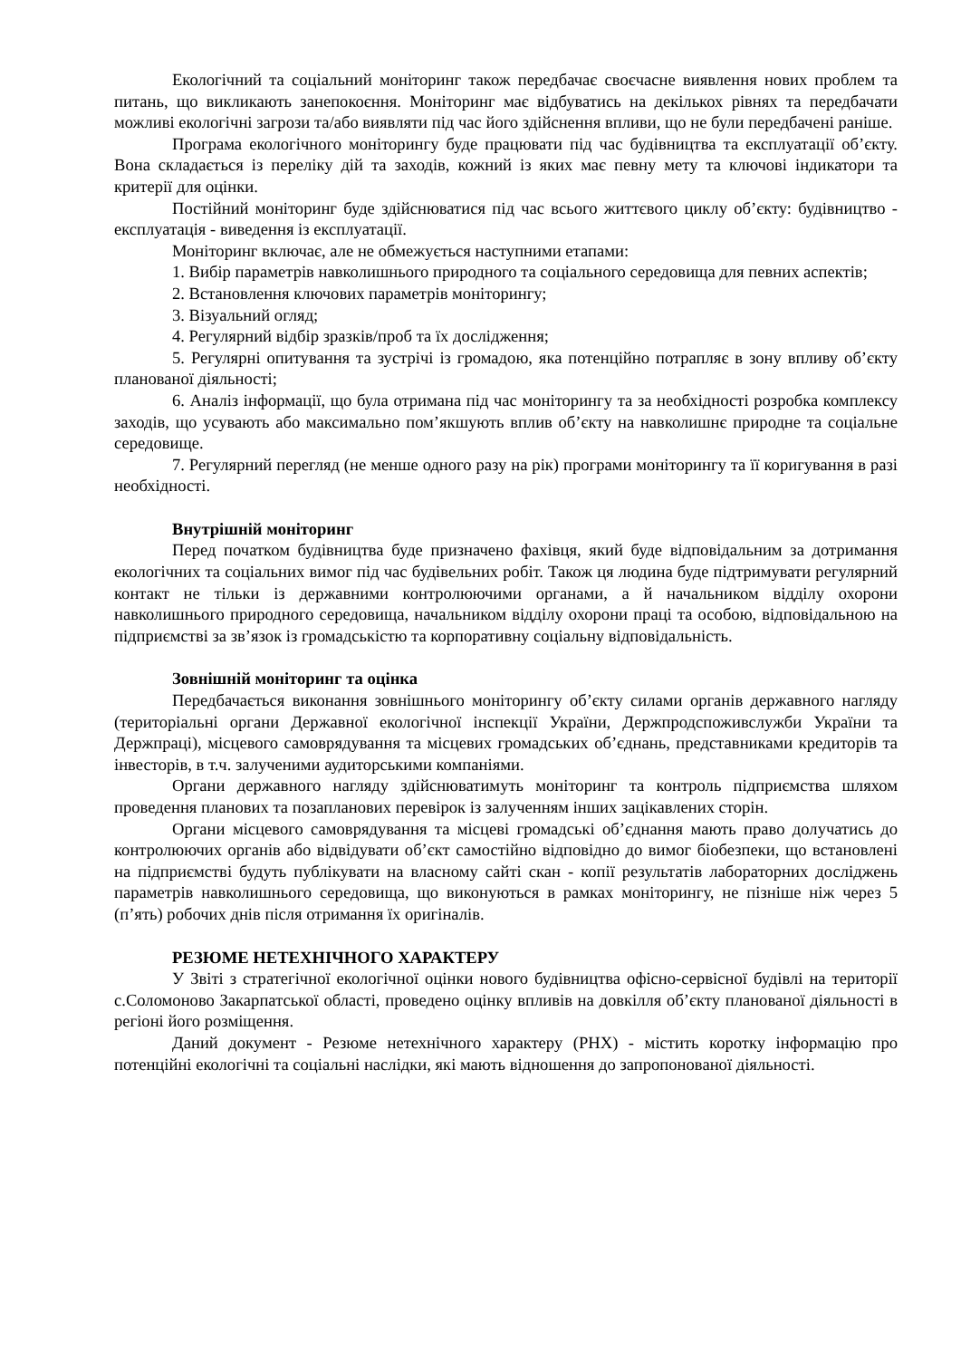Екологічний та соціальний моніторинг також передбачає своєчасне виявлення нових проблем та питань, що викликають занепокоєння. Моніторинг має відбуватись на декількох рівнях та передбачати можливі екологічні загрози та/або виявляти під час його здійснення впливи, що не були передбачені раніше.
Програма екологічного моніторингу буде працювати під час будівництва та експлуатації об’єкту. Вона складається із переліку дій та заходів, кожний із яких має певну мету та ключові індикатори та критерії для оцінки.
Постійний моніторинг буде здійснюватися під час всього життєвого циклу об’єкту: будівництво - експлуатація - виведення із експлуатації.
Моніторинг включає, але не обмежується наступними етапами:
1. Вибір параметрів навколишнього природного та соціального середовища для певних аспектів;
2. Встановлення ключових параметрів моніторингу;
3. Візуальний огляд;
4. Регулярний відбір зразків/проб та їх дослідження;
5. Регулярні опитування та зустрічі із громадою, яка потенційно потрапляє в зону впливу об’єкту планованої діяльності;
6. Аналіз інформації, що була отримана під час моніторингу та за необхідності розробка комплексу заходів, що усувають або максимально пом’якшують вплив об’єкту на навколишнє природне та соціальне середовище.
7. Регулярний перегляд (не менше одного разу на рік) програми моніторингу та її коригування в разі необхідності.
Внутрішній моніторинг
Перед початком будівництва буде призначено фахівця, який буде відповідальним за дотримання екологічних та соціальних вимог під час будівельних робіт. Також ця людина буде підтримувати регулярний контакт не тільки із державними контролюючими органами, а й начальником відділу охорони навколишнього природного середовища, начальником відділу охорони праці та особою, відповідальною на підприємстві за зв’язок із громадськістю та корпоративну соціальну відповідальність.
Зовнішній моніторинг та оцінка
Передбачається виконання зовнішнього моніторингу об’єкту силами органів державного нагляду (територіальні органи Державної екологічної інспекції України, Держпродспоживслужби України та Держпраці), місцевого самоврядування та місцевих громадських об’єднань, представниками кредиторів та інвесторів, в т.ч. залученими аудиторськими компаніями.
Органи державного нагляду здійснюватимуть моніторинг та контроль підприємства шляхом проведення планових та позапланових перевірок із залученням інших зацікавлених сторін.
Органи місцевого самоврядування та місцеві громадські об’єднання мають право долучатись до контролюючих органів або відвідувати об’єкт самостійно відповідно до вимог біобезпеки, що встановлені на підприємстві будуть публікувати на власному сайті скан - копії результатів лабораторних досліджень параметрів навколишнього середовища, що виконуються в рамках моніторингу, не пізніше ніж через 5 (п’ять) робочих днів після отримання їх оригіналів.
РЕЗЮМЕ НЕТЕХНІЧНОГО ХАРАКТЕРУ
У Звіті з стратегічної екологічної оцінки нового будівництва офісно-сервісної будівлі на території с.Соломоново Закарпатської області, проведено оцінку впливів на довкілля об’єкту планованої діяльності в регіоні його розміщення.
Даний документ - Резюме нетехнічного характеру (РНХ) - містить коротку інформацію про потенційні екологічні та соціальні наслідки, які мають відношення до запропонованої діяльності.